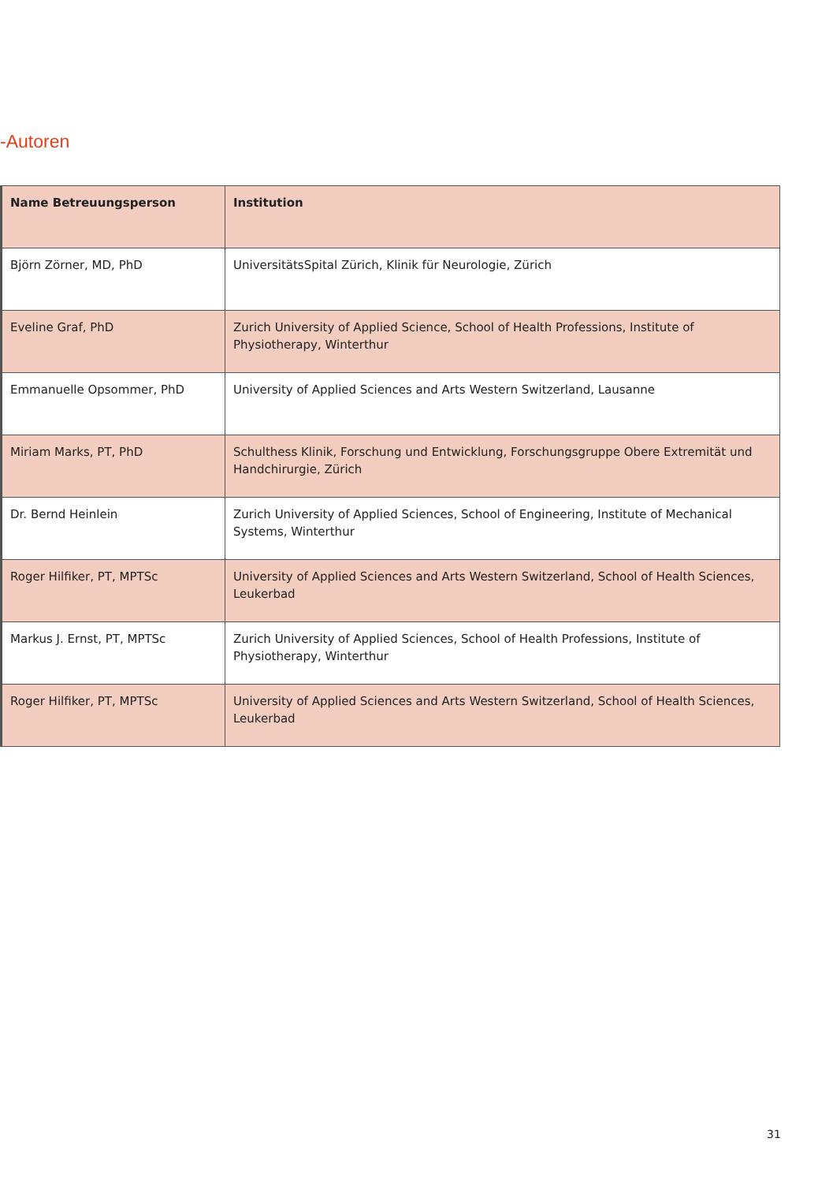-Autoren
| Name Betreuungsperson | Institution |
| --- | --- |
| Björn Zörner, MD, PhD | UniversitätsSpital Zürich, Klinik für Neurologie, Zürich |
| Eveline Graf, PhD | Zurich University of Applied Science, School of Health Professions, Institute of Physiotherapy, Winterthur |
| Emmanuelle Opsommer, PhD | University of Applied Sciences and Arts Western Switzerland, Lausanne |
| Miriam Marks, PT, PhD | Schulthess Klinik, Forschung und Entwicklung, Forschungsgruppe Obere Extremität und Handchirurgie, Zürich |
| Dr. Bernd Heinlein | Zurich University of Applied Sciences, School of Engineering, Institute of Mechanical Systems, Winterthur |
| Roger Hilfiker, PT, MPTSc | University of Applied Sciences and Arts Western Switzerland, School of Health Sciences, Leukerbad |
| Markus J. Ernst, PT, MPTSc | Zurich University of Applied Sciences, School of Health Professions, Institute of Physiotherapy, Winterthur |
| Roger Hilfiker, PT, MPTSc | University of Applied Sciences and Arts Western Switzerland, School of Health Sciences, Leukerbad |
31